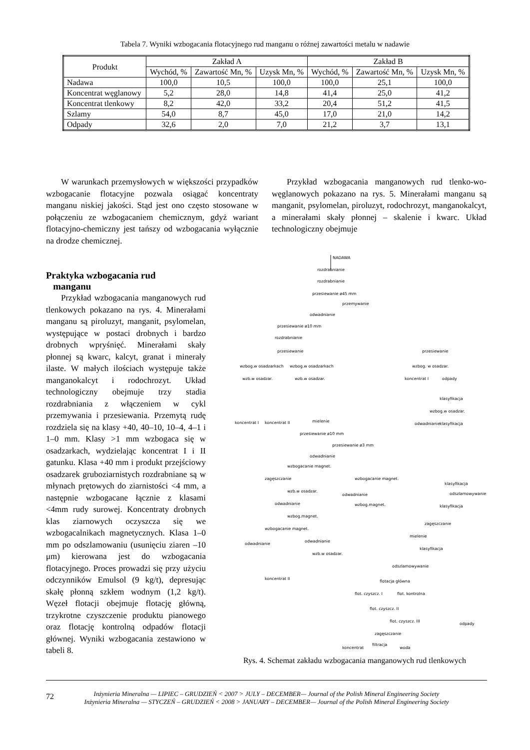Tabela 7. Wyniki wzbogacania flotacyjnego rud manganu o różnej zawartości metalu w nadawie
| Produkt | Zakład A | | | Zakład B | | |
| --- | --- | --- | --- | --- | --- | --- |
| | Wychód, % | Zawartość Mn, % | Uzysk Mn, % | Wychód, % | Zawartość Mn, % | Uzysk Mn, % |
| Nadawa | 100,0 | 10,5 | 100,0 | 100,0 | 25,1 | 100,0 |
| Koncentrat węglanowy | 5,2 | 28,0 | 14,8 | 41,4 | 25,0 | 41,2 |
| Koncentrat tlenkowy | 8,2 | 42,0 | 33,2 | 20,4 | 51,2 | 41,5 |
| Szlamy | 54,0 | 8,7 | 45,0 | 17,0 | 21,0 | 14,2 |
| Odpady | 32,6 | 2,0 | 7,0 | 21,2 | 3,7 | 13,1 |
W warunkach przemysłowych w większości przypadków wzbogacanie flotacyjne pozwala osiągać koncentraty manganu niskiej jakości. Stąd jest ono często stosowane w połączeniu ze wzbogacaniem chemicznym, gdyż wariant flotacyjno-chemiczny jest tańszy od wzbogacania wyłącznie na drodze chemicznej.
Przykład wzbogacania manganowych rud tlenko-wo-węglanowych pokazano na rys. 5. Minerałami manganu są manganit, psylomelan, piroluzyt, rodochrozyt, manganokalcyt, a minerałami skały płonnej – skalenie i kwarc. Układ technologiczny obejmuje
Praktyka wzbogacania rud
manganu
Przykład wzbogacania manganowych rud tlenkowych pokazano na rys. 4. Minerałami manganu są piroluzyt, manganit, psylomelan, występujące w postaci drobnych i bardzo drobnych wpryśnięć. Minerałami skały płonnej są kwarc, kalcyt, granat i minerały ilaste. W małych ilościach występuje także manganokalcyt i rodochrozyt. Układ technologiczny obejmuje trzy stadia rozdrabniania z włączeniem w cykl przemywania i przesiewania. Przemytą rudę rozdziela się na klasy +40, 40–10, 10–4, 4–1 i 1–0 mm. Klasy >1 mm wzbogaca się w osadzarkach, wydzielając koncentrat I i II gatunku. Klasa +40 mm i produkt przejściowy osadzarek gruboziarnistych rozdrabniane są w młynach prętowych do ziarnistości <4 mm, a następnie wzbogacane łącznie z klasami <4mm rudy surowej. Koncentraty drobnych klas ziarnowych oczyszcza się we wzbogacalnikach magnetycznych. Klasa 1–0 mm po odszlamowaniu (usunięciu ziaren –10 μm) kierowana jest do wzbogacania flotacyjnego. Proces prowadzi się przy użyciu odczynników Emulsol (9 kg/t), depresując skałę płonną szkłem wodnym (1,2 kg/t). Węzeł flotacji obejmuje flotację główną, trzykrotne czyszczenie produktu pianowego oraz flotację kontrolną odpadów flotacji głównej. Wyniki wzbogacania zestawiono w tabeli 8.
NADAWA
rozdrabnianie
rozdrabnianie
przesiewanie ø45 mm
przemywanie
odwadnianie
przesiewanie ø10 mm
rozdrabnianie
przesiewanie
przesiewanie
wzbog.w osadzarkach
wzbog.w osadzarkach
wzbog. w osadzar.
wzb.w osadzar.
wzb.w osadzar.
koncentrat I
odpady
klasyfikacja
wzbog.w osadzar.
odwadnianie
klasyfikacja
koncentrat I
koncentrat II
mielenie
przesiewanie ø10 mm
przesiewanie ø3 mm
odwadnianie
wzbogacanie magnet.
zagęszczanie
wzbogacanie magnet.
wzb.w osadzar.
odwadnianie
odwadnianie
wzbog.magnet.
wzbog.magnet.
wzbogacanie magnet.
odwadnianie
odwadnianie
wzb.w osadzar.
klasyfikacja
odszlamowywanie
klasyfikacja
zagęszczanie
mielenie
klasyfikacja
odszlamowywanie
flotacja główna
flot. czyszcz. I
flot. kontrolna
flot. czyszcz. II
flot. czyszcz. III
zagęszczanie
filtracja
koncentrat
woda
koncentrat II
odpady
Rys. 4. Schemat zakładu wzbogacania manganowych rud tlenkowych
72
Inżynieria Mineralna — LIPIEC – GRUDZIEŃ < 2007 > JULY – DECEMBER— Journal of the Polish Mineral Engineering Society
Inżynieria Mineralna — STYCZEŃ – GRUDZIEŃ < 2008 > JANUARY – DECEMBER— Journal of the Polish Mineral Engineering Society